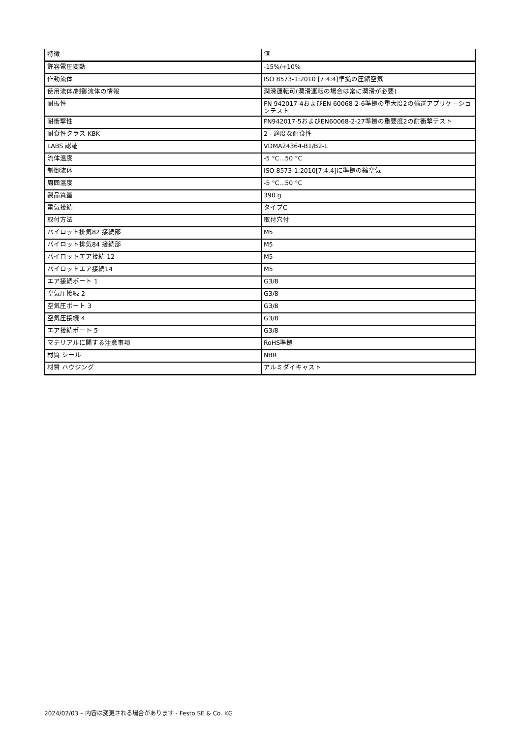| 特徴 | 値 |
| --- | --- |
| 許容電圧変動 | -15%/+10% |
| 作動流体 | ISO 8573-1:2010 [7:4:4]準拠の圧縮空気 |
| 使用流体/制御流体の情報 | 潤滑運転可(潤滑運転の場合は常に潤滑が必要) |
| 耐振性 | FN 942017-4およびEN 60068-2-6準拠の重大度2の輸送アプリケーションテスト |
| 耐衝撃性 | FN942017-5およびEN60068-2-27準拠の重要度2の耐衝撃テスト |
| 耐食性クラス KBK | 2 - 適度な耐食性 |
| LABS 認証 | VDMA24364-B1/B2-L |
| 流体温度 | -5 °C...50 °C |
| 制御流体 | ISO 8573-1:2010[7:4:4]に準拠の縮空気 |
| 周囲温度 | -5 °C...50 °C |
| 製品質量 | 390 g |
| 電気接続 | タイプC |
| 取付方法 | 取付穴付 |
| パイロット排気82 接続部 | M5 |
| パイロット排気84 接続部 | M5 |
| パイロットエア接続 12 | M5 |
| パイロットエア接続14 | M5 |
| エア接続ポート 1 | G3/8 |
| 空気圧接続 2 | G3/8 |
| 空気圧ポート 3 | G3/8 |
| 空気圧接続 4 | G3/8 |
| エア接続ポート 5 | G3/8 |
| マテリアルに関する注意事項 | RoHS準拠 |
| 材質 シール | NBR |
| 材質 ハウジング | アルミダイキャスト |
2024/02/03 – 内容は変更される場合があります - Festo SE & Co. KG